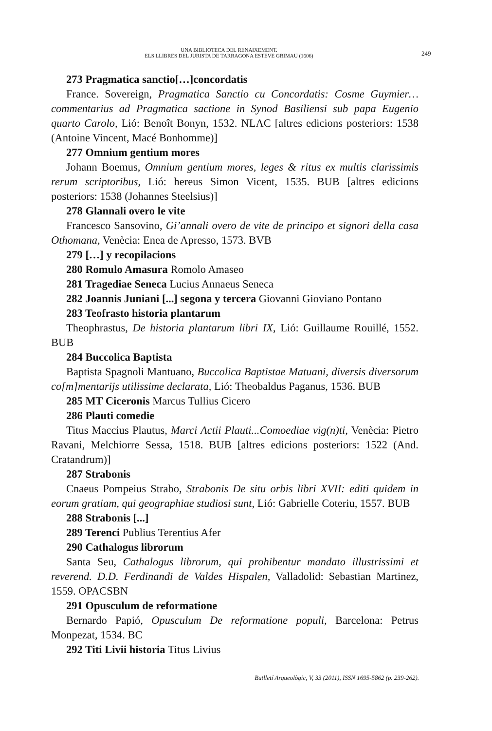UNA BIBLIOTECA DEL RENAIXEMENT.
ELS LLIBRES DEL JURISTA DE TARRAGONA ESTEVE GRIMAU (1606)
249
273 Pragmatica sanctio[…]concordatis
France. Sovereign, Pragmatica Sanctio cu Concordatis: Cosme Guymier… commentarius ad Pragmatica sactione in Synod Basiliensi sub papa Eugenio quarto Carolo, Lió: Benoît Bonyn, 1532. NLAC [altres edicions posteriors: 1538 (Antoine Vincent, Macé Bonhomme)]
277 Omnium gentium mores
Johann Boemus, Omnium gentium mores, leges & ritus ex multis clarissimis rerum scriptoribus, Lió: hereus Simon Vicent, 1535. BUB [altres edicions posteriors: 1538 (Johannes Steelsius)]
278 Glannali overo le vite
Francesco Sansovino, Gi’annali overo de vite de principo et signori della casa Othomana, Venècia: Enea de Apresso, 1573. BVB
279 […] y recopilacions
280 Romulo Amasura Romolo Amaseo
281 Tragediae Seneca Lucius Annaeus Seneca
282 Joannis Juniani [...] segona y tercera Giovanni Gioviano Pontano
283 Teofrasto historia plantarum
Theophrastus, De historia plantarum libri IX, Lió: Guillaume Rouillé, 1552. BUB
284 Buccolica Baptista
Baptista Spagnoli Mantuano, Buccolica Baptistae Matuani, diversis diversorum co[m]mentarijs utilissime declarata, Lió: Theobaldus Paganus, 1536. BUB
285 MT Ciceronis Marcus Tullius Cicero
286 Plauti comedie
Titus Maccius Plautus, Marci Actii Plauti...Comoediae vig(n)ti, Venècia: Pietro Ravani, Melchiorre Sessa, 1518. BUB [altres edicions posteriors: 1522 (And. Cratandrum)]
287 Strabonis
Cnaeus Pompeius Strabo, Strabonis De situ orbis libri XVII: editi quidem in eorum gratiam, qui geographiae studiosi sunt, Lió: Gabrielle Coteriu, 1557. BUB
288 Strabonis [...]
289 Terenci Publius Terentius Afer
290 Cathalogus librorum
Santa Seu, Cathalogus librorum, qui prohibentur mandato illustrissimi et reverend. D.D. Ferdinandi de Valdes Hispalen, Valladolid: Sebastian Martinez, 1559. OPACSBN
291 Opusculum de reformatione
Bernardo Papió, Opusculum De reformatione populi, Barcelona: Petrus Monpezat, 1534. BC
292 Titi Livii historia Titus Livius
Butlletí Arqueològic, V, 33 (2011), ISSN 1695-5862 (p. 239-262).